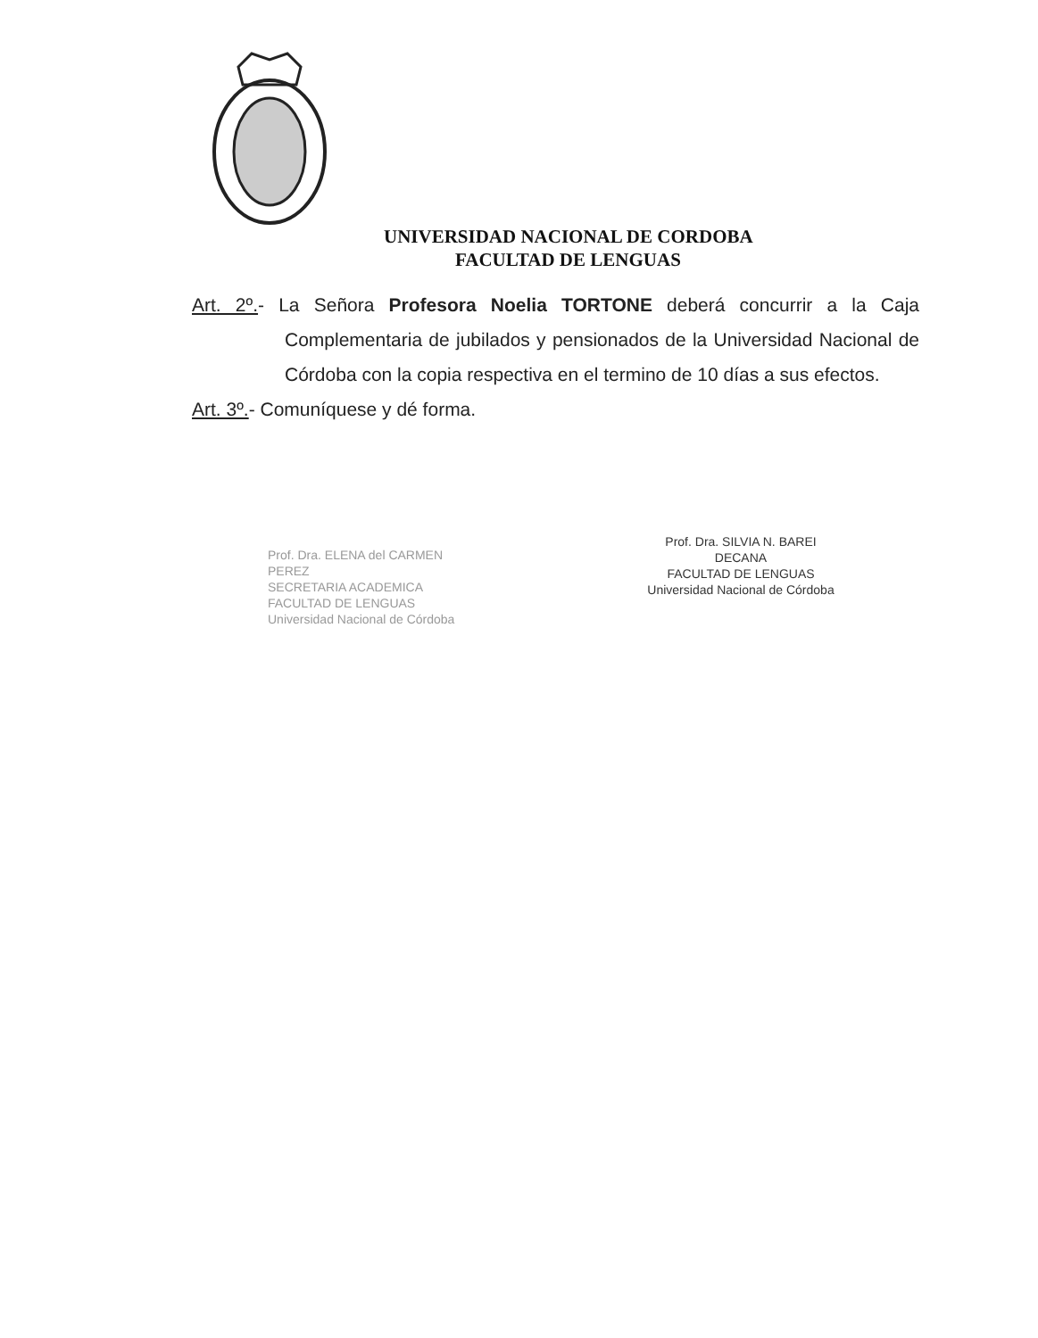UNIVERSIDAD NACIONAL DE CORDOBA
FACULTAD DE LENGUAS
Art. 2º.- La Señora Profesora Noelia TORTONE deberá concurrir a la Caja Complementaria de jubilados y pensionados de la Universidad Nacional de Córdoba con la copia respectiva en el termino de 10 días a sus efectos.
Art. 3º.- Comuníquese y dé forma.
Prof. Dra. ELENA del CARMEN PEREZ
SECRETARIA ACADEMICA
FACULTAD DE LENGUAS
Universidad Nacional de Córdoba
Prof. Dra. SILVIA N. BAREI
DECANA
FACULTAD DE LENGUAS
Universidad Nacional de Córdoba